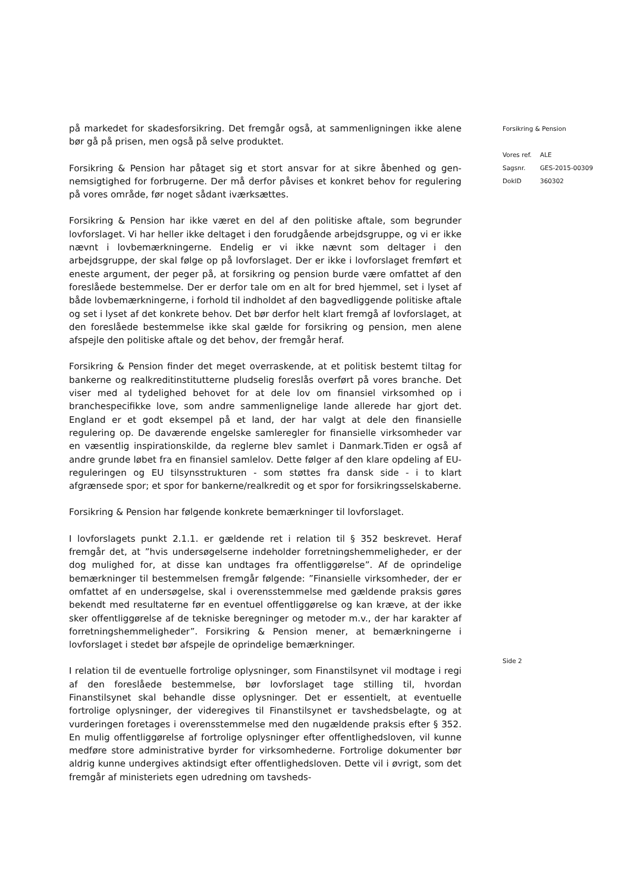på markedet for skadesforsikring. Det fremgår også, at sammenligningen ikke alene bør gå på prisen, men også på selve produktet.
Forsikring & Pension har påtaget sig et stort ansvar for at sikre åbenhed og gen­nemsigtighed for forbrugerne. Der må derfor påvises et konkret behov for regu­lering på vores område, før noget sådant iværksættes.
Forsikring & Pension har ikke været en del af den politiske aftale, som begrunder lovforslaget. Vi har heller ikke deltaget i den forudgående arbejdsgruppe, og vi er ikke nævnt i lovbemærkningerne. Endelig er vi ikke nævnt som deltager i den arbejdsgruppe, der skal følge op på lovforslaget. Der er ikke i lovforslaget fremført et eneste argument, der peger på, at forsikring og pension burde være omfattet af den foreslåede bestemmelse. Der er derfor tale om en alt for bred hjemmel, set i lyset af både lovbemærkningerne, i forhold til indholdet af den bagvedliggende politiske aftale og set i lyset af det konkrete behov. Det bør der­for helt klart fremgå af lovforslaget, at den foreslåede bestemmelse ikke skal gælde for forsikring og pension, men alene afspejle den politiske aftale og det behov, der fremgår heraf.
Forsikring & Pension finder det meget overraskende, at et politisk bestemt tiltag for bankerne og realkreditinstitutterne pludselig foreslås overført på vores bran­che. Det viser med al tydelighed behovet for at dele lov om finansiel virksomhed op i branchespecifikke love, som andre sammenlignelige lande allerede har gjort det. England er et godt eksempel på et land, der har valgt at dele den finansielle regulering op. De daværende engelske samleregler for finansielle virksomheder var en væsentlig inspirationskilde, da reglerne blev samlet i Danmark.Tiden er også af andre grunde løbet fra en finansiel samlelov. Dette følger af den klare opdeling af EU-reguleringen og EU tilsynsstrukturen - som støttes fra dansk side - i to klart afgrænsede spor; et spor for bankerne/realkredit og et spor for for­sikringsselskaberne.
Forsikring & Pension har følgende konkrete bemærkninger til lovforslaget.
I lovforslagets punkt 2.1.1. er gældende ret i relation til § 352 beskrevet. Heraf fremgår det, at ”hvis undersøgelserne indeholder forretningshemmeligheder, er der dog mulighed for, at disse kan undtages fra offentliggørelse”. Af de oprinde­lige bemærkninger til bestemmelsen fremgår følgende: ”Finansielle virksomhe­der, der er omfattet af en undersøgelse, skal i overensstemmelse med gældende praksis gøres bekendt med resultaterne før en eventuel offentliggørelse og kan kræve, at der ikke sker offentliggørelse af de tekniske beregninger og metoder m.v., der har karakter af forretningshemmeligheder”. Forsikring & Pension me­ner, at bemærkningerne i lovforslaget i stedet bør afspejle de oprindelige be­mærkninger.
I relation til de eventuelle fortrolige oplysninger, som Finanstilsynet vil modtage i regi af den foreslåede bestemmelse, bør lovforslaget tage stilling til, hvordan Finanstilsynet skal behandle disse oplysninger. Det er essentielt, at eventuelle fortrolige oplysninger, der videregives til Finanstilsynet er tavshedsbelagte, og at vurderingen foretages i overensstemmelse med den nugældende praksis efter § 352. En mulig offentliggørelse af fortrolige oplysninger efter offentlighedsloven, vil kunne medføre store administrative byrder for virksomhederne. Fortrolige dokumenter bør aldrig kunne undergives aktindsigt efter offentlighedsloven. Dette vil i øvrigt, som det fremgår af ministeriets egen udredning om tavsheds-
Forsikring & Pension
| Vores ref. | ALE |
| Sagsnr. | GES-2015-00309 |
| DokID | 360302 |
Side 2